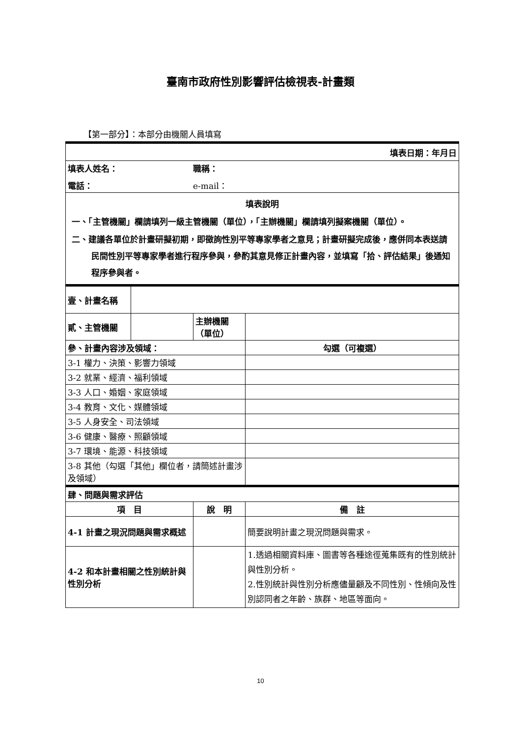臺南市政府性別影響評估檢視表-計畫類
【第一部分】：本部分由機關人員填寫
| 填表日期：年月日 | | | | | |
| 填表人姓名： 職稱： 電話： e-mail： | | | | | |
| 填表說明 一、「主管機關」欄請填列一級主管機關（單位），「主辦機關」欄請填列擬案機關（單位）。 二、建議各單位於計畫研擬初期，即徵詢性別平等專家學者之意見；計畫研擬完成後，應併同本表送請民間性別平等專家學者進行程序參與，參酌其意見修正計畫內容，並填寫「拾、評估結果」後通知程序參與者。 | | | | | |
| 壹、計畫名稱 | | | | | |
| 貳、主管機關 | | | 主辦機關（單位） | | |
| 參、計畫內容涉及領域： | | | | 勾選（可複選） | |
| 3-1 權力、決策、影響力領域 | | | | | |
| 3-2 就業、經濟、福利領域 | | | | | |
| 3-3 人口、婚姻、家庭領域 | | | | | |
| 3-4 教育、文化、媒體領域 | | | | | |
| 3-5 人身安全、司法領域 | | | | | |
| 3-6 健康、醫療、照顧領域 | | | | | |
| 3-7 環境、能源、科技領域 | | | | | |
| 3-8 其他（勾選「其他」欄位者，請簡述計畫涉及領域） | | | | | |
| 肆、問題與需求評估 | | | | | |
| 項 目 | | 說 明 | | | 備 註 |
| 4-1 計畫之現況問題與需求概述 | | | | | 簡要說明計畫之現況問題與需求。 |
| 4-2 和本計畫相關之性別統計與性別分析 | | | | | 1.透過相關資料庫、圖書等各種途徑蒐集既有的性別統計與性別分析。 2.性別統計與性別分析應儘量顧及不同性別、性傾向及性別認同者之年齡、族群、地區等面向。 |
10